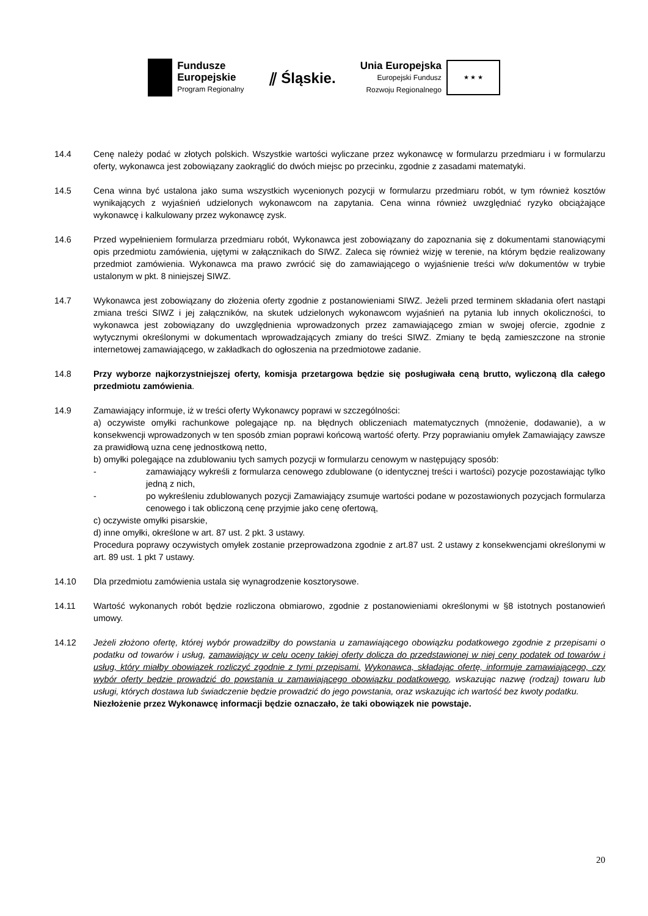Fundusze
Europejskie
Program Regionalny
⫽ Śląskie.
Unia Europejska
Europejski Fundusz
Rozwoju Regionalnego
★ ★ ★
14.4 Cenę należy podać w złotych polskich. Wszystkie wartości wyliczane przez wykonawcę w formularzu przedmiaru i w formularzu oferty, wykonawca jest zobowiązany zaokrąglić do dwóch miejsc po przecinku, zgodnie z zasadami matematyki.
14.5 Cena winna być ustalona jako suma wszystkich wycenionych pozycji w formularzu przedmiaru robót, w tym również kosztów wynikających z wyjaśnień udzielonych wykonawcom na zapytania. Cena winna również uwzględniać ryzyko obciążające wykonawcę i kalkulowany przez wykonawcę zysk.
14.6 Przed wypełnieniem formularza przedmiaru robót, Wykonawca jest zobowiązany do zapoznania się z dokumentami stanowiącymi opis przedmiotu zamówienia, ujętymi w załącznikach do SIWZ. Zaleca się również wizję w terenie, na którym będzie realizowany przedmiot zamówienia. Wykonawca ma prawo zwrócić się do zamawiającego o wyjaśnienie treści w/w dokumentów w trybie ustalonym w pkt. 8 niniejszej SIWZ.
14.7 Wykonawca jest zobowiązany do złożenia oferty zgodnie z postanowieniami SIWZ. Jeżeli przed terminem składania ofert nastąpi zmiana treści SIWZ i jej załączników, na skutek udzielonych wykonawcom wyjaśnień na pytania lub innych okoliczności, to wykonawca jest zobowiązany do uwzględnienia wprowadzonych przez zamawiającego zmian w swojej ofercie, zgodnie z wytycznymi określonymi w dokumentach wprowadzających zmiany do treści SIWZ. Zmiany te będą zamieszczone na stronie internetowej zamawiającego, w zakładkach do ogłoszenia na przedmiotowe zadanie.
14.8 Przy wyborze najkorzystniejszej oferty, komisja przetargowa będzie się posługiwała ceną brutto, wyliczoną dla całego przedmiotu zamówienia.
14.9 Zamawiający informuje, iż w treści oferty Wykonawcy poprawi w szczególności:
a) oczywiste omyłki rachunkowe polegające np. na błędnych obliczeniach matematycznych (mnożenie, dodawanie), a w konsekwencji wprowadzonych w ten sposób zmian poprawi końcową wartość oferty. Przy poprawianiu omyłek Zamawiający zawsze za prawidłową uzna cenę jednostkową netto,
b) omyłki polegające na zdublowaniu tych samych pozycji w formularzu cenowym w następujący sposób:
- zamawiający wykreśli z formularza cenowego zdublowane (o identycznej treści i wartości) pozycje pozostawiając tylko jedną z nich,
- po wykreśleniu zdublowanych pozycji Zamawiający zsumuje wartości podane w pozostawionych pozycjach formularza cenowego i tak obliczoną cenę przyjmie jako cenę ofertową,
c) oczywiste omyłki pisarskie,
d) inne omyłki, określone w art. 87 ust. 2 pkt. 3 ustawy.
Procedura poprawy oczywistych omyłek zostanie przeprowadzona zgodnie z art.87 ust. 2 ustawy z konsekwencjami określonymi w art. 89 ust. 1 pkt 7 ustawy.
14.10 Dla przedmiotu zamówienia ustala się wynagrodzenie kosztorysowe.
14.11 Wartość wykonanych robót będzie rozliczona obmiarowo, zgodnie z postanowieniami określonymi w §8 istotnych postanowień umowy.
14.12 Jeżeli złożono ofertę, której wybór prowadziłby do powstania u zamawiającego obowiązku podatkowego zgodnie z przepisami o podatku od towarów i usług, zamawiający w celu oceny takiej oferty dolicza do przedstawionej w niej ceny podatek od towarów i usług, który miałby obowiązek rozliczyć zgodnie z tymi przepisami. Wykonawca, składając ofertę, informuje zamawiającego, czy wybór oferty będzie prowadzić do powstania u zamawiającego obowiązku podatkowego, wskazując nazwę (rodzaj) towaru lub usługi, których dostawa lub świadczenie będzie prowadzić do jego powstania, oraz wskazując ich wartość bez kwoty podatku.
Niezłożenie przez Wykonawcę informacji będzie oznaczało, że taki obowiązek nie powstaje.
20